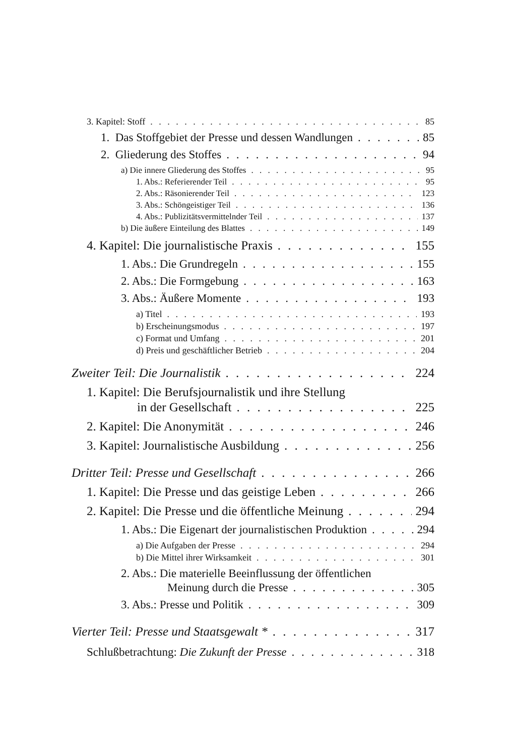3. Kapitel: Stoff 85
1. Das Stoffgebiet der Presse und dessen Wandlungen 85
2. Gliederung des Stoffes 94
a) Die innere Gliederung des Stoffes 95
1. Abs.: Referierender Teil 95
2. Abs.: Räsonierender Teil 123
3. Abs.: Schöngeistiger Teil 136
4. Abs.: Publizitätsvermittelnder Teil 137
b) Die äußere Einteilung des Blattes 149
4. Kapitel: Die journalistische Praxis 155
1. Abs.: Die Grundregeln 155
2. Abs.: Die Formgebung 163
3. Abs.: Äußere Momente 193
a) Titel 193
b) Erscheinungsmodus 197
c) Format und Umfang 201
d) Preis und geschäftlicher Betrieb 204
Zweiter Teil: Die Journalistik 224
1. Kapitel: Die Berufsjournalistik und ihre Stellung
in der Gesellschaft 225
2. Kapitel: Die Anonymität 246
3. Kapitel: Journalistische Ausbildung 256
Dritter Teil: Presse und Gesellschaft 266
1. Kapitel: Die Presse und das geistige Leben 266
2. Kapitel: Die Presse und die öffentliche Meinung 294
1. Abs.: Die Eigenart der journalistischen Produktion 294
a) Die Aufgaben der Presse 294
b) Die Mittel ihrer Wirksamkeit 301
2. Abs.: Die materielle Beeinflussung der öffentlichen
Meinung durch die Presse 305
3. Abs.: Presse und Politik 309
Vierter Teil: Presse und Staatsgewalt * 317
Schlußbetrachtung: Die Zukunft der Presse 318